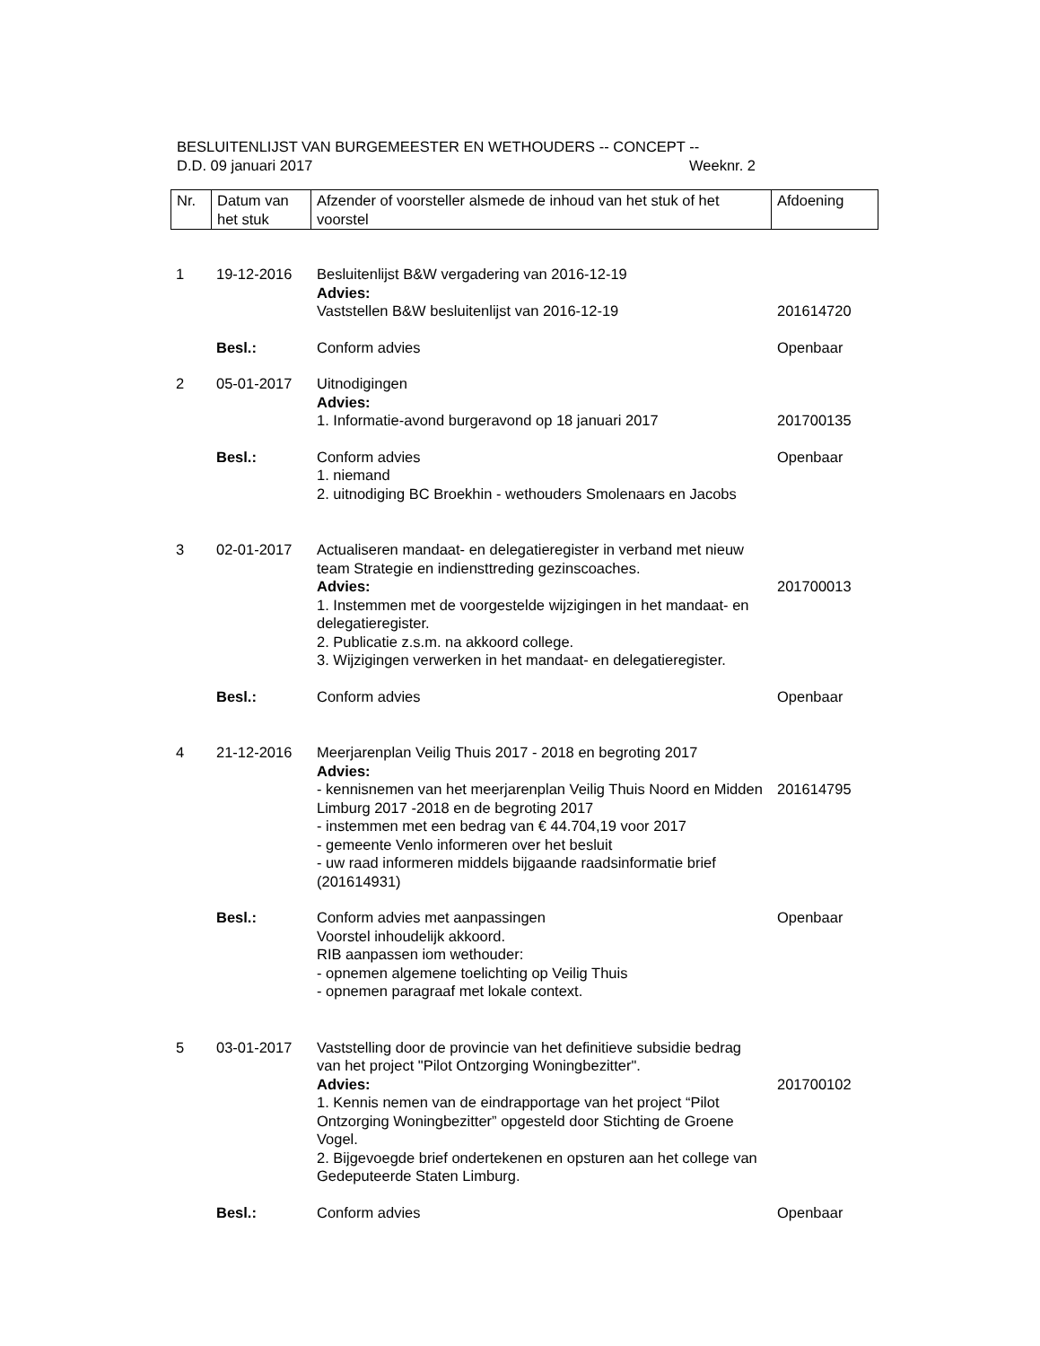BESLUITENLIJST VAN BURGEMEESTER EN WETHOUDERS -- CONCEPT --
D.D. 09 januari 2017 Weeknr. 2
| Nr. | Datum van het stuk | Afzender of voorsteller alsmede de inhoud van het stuk of het voorstel | Afdoening |
| 1 | 19-12-2016 | Besluitenlijst B&W vergadering van 2016-12-19 Advies: Vaststellen B&W besluitenlijst van 2016-12-19 | 201614720 |
| | Besl.: | Conform advies | Openbaar |
| 2 | 05-01-2017 | Uitnodigingen Advies: 1. Informatie-avond burgeravond op 18 januari 2017 | 201700135 |
| | Besl.: | Conform advies 1. niemand 2. uitnodiging BC Broekhin - wethouders Smolenaars en Jacobs | Openbaar |
| 3 | 02-01-2017 | Actualiseren mandaat- en delegatieregister in verband met nieuw team Strategie en indiensttreding gezinscoaches. Advies: 1. Instemmen met de voorgestelde wijzigingen in het mandaat- en delegatieregister. 2. Publicatie z.s.m. na akkoord college. 3. Wijzigingen verwerken in het mandaat- en delegatieregister. | 201700013 |
| | Besl.: | Conform advies | Openbaar |
| 4 | 21-12-2016 | Meerjarenplan Veilig Thuis 2017 - 2018 en begroting 2017 Advies: - kennisnemen van het meerjarenplan Veilig Thuis Noord en Midden Limburg 2017 -2018 en de begroting 2017 - instemmen met een bedrag van € 44.704,19 voor 2017 - gemeente Venlo informeren over het besluit - uw raad informeren middels bijgaande raadsinformatie brief (201614931) | 201614795 |
| | Besl.: | Conform advies met aanpassingen Voorstel inhoudelijk akkoord. RIB aanpassen iom wethouder: - opnemen algemene toelichting op Veilig Thuis - opnemen paragraaf met lokale context. | Openbaar |
| 5 | 03-01-2017 | Vaststelling door de provincie van het definitieve subsidie bedrag van het project "Pilot Ontzorging Woningbezitter". Advies: 1. Kennis nemen van de eindrapportage van het project “Pilot Ontzorging Woningbezitter” opgesteld door Stichting de Groene Vogel. 2. Bijgevoegde brief ondertekenen en opsturen aan het college van Gedeputeerde Staten Limburg. | 201700102 |
| | Besl.: | Conform advies | Openbaar |